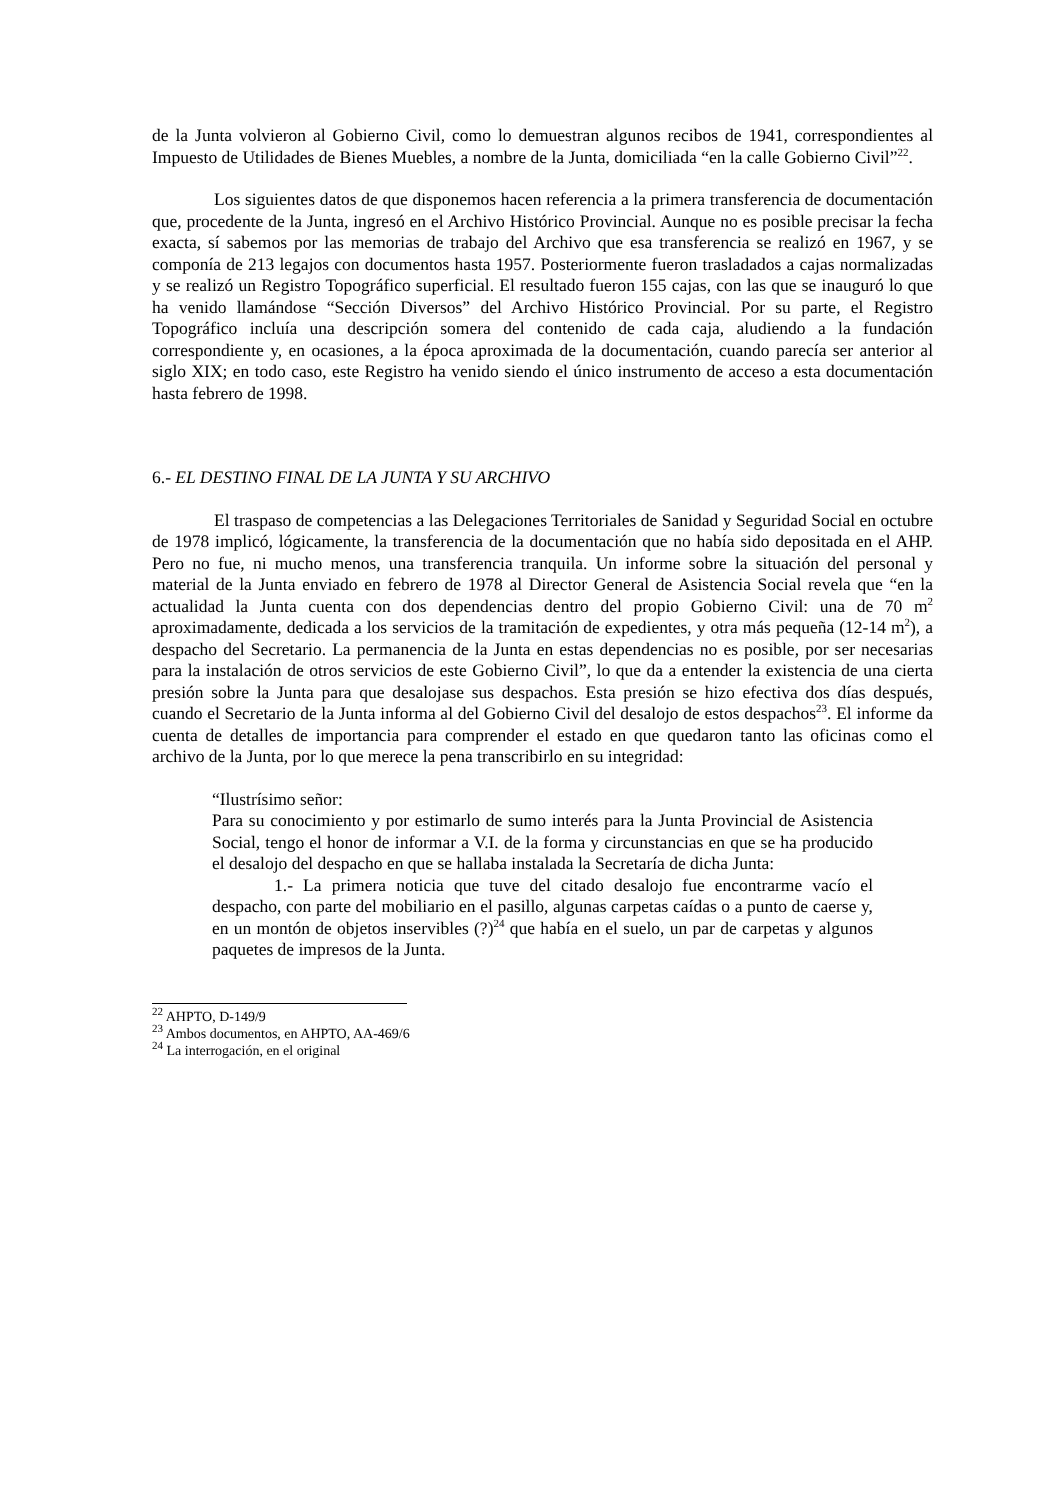de la Junta volvieron al Gobierno Civil, como lo demuestran algunos recibos de 1941, correspondientes al Impuesto de Utilidades de Bienes Muebles, a nombre de la Junta, domiciliada “en la calle Gobierno Civil”<sup>22</sup>.
Los siguientes datos de que disponemos hacen referencia a la primera transferencia de documentación que, procedente de la Junta, ingresó en el Archivo Histórico Provincial. Aunque no es posible precisar la fecha exacta, sí sabemos por las memorias de trabajo del Archivo que esa transferencia se realizó en 1967, y se componía de 213 legajos con documentos hasta 1957. Posteriormente fueron trasladados a cajas normalizadas y se realizó un Registro Topográfico superficial. El resultado fueron 155 cajas, con las que se inauguró lo que ha venido llamándose “Sección Diversos” del Archivo Histórico Provincial. Por su parte, el Registro Topográfico incluía una descripción somera del contenido de cada caja, aludiendo a la fundación correspondiente y, en ocasiones, a la época aproximada de la documentación, cuando parecía ser anterior al siglo XIX; en todo caso, este Registro ha venido siendo el único instrumento de acceso a esta documentación hasta febrero de 1998.
6.- EL DESTINO FINAL DE LA JUNTA Y SU ARCHIVO
El traspaso de competencias a las Delegaciones Territoriales de Sanidad y Seguridad Social en octubre de 1978 implicó, lógicamente, la transferencia de la documentación que no había sido depositada en el AHP. Pero no fue, ni mucho menos, una transferencia tranquila. Un informe sobre la situación del personal y material de la Junta enviado en febrero de 1978 al Director General de Asistencia Social revela que “en la actualidad la Junta cuenta con dos dependencias dentro del propio Gobierno Civil: una de 70 m<sup>2</sup> aproximadamente, dedicada a los servicios de la tramitación de expedientes, y otra más pequeña (12-14 m<sup>2</sup>), a despacho del Secretario. La permanencia de la Junta en estas dependencias no es posible, por ser necesarias para la instalación de otros servicios de este Gobierno Civil”, lo que da a entender la existencia de una cierta presión sobre la Junta para que desalojase sus despachos. Esta presión se hizo efectiva dos días después, cuando el Secretario de la Junta informa al del Gobierno Civil del desalojo de estos despachos<sup>23</sup>. El informe da cuenta de detalles de importancia para comprender el estado en que quedaron tanto las oficinas como el archivo de la Junta, por lo que merece la pena transcribirlo en su integridad:
“Ilustrísimo señor:
Para su conocimiento y por estimarlo de sumo interés para la Junta Provincial de Asistencia Social, tengo el honor de informar a V.I. de la forma y circunstancias en que se ha producido el desalojo del despacho en que se hallaba instalada la Secretaría de dicha Junta:
1.- La primera noticia que tuve del citado desalojo fue encontrarme vacío el despacho, con parte del mobiliario en el pasillo, algunas carpetas caídas o a punto de caerse y, en un montón de objetos inservibles (?)<sup>24</sup> que había en el suelo, un par de carpetas y algunos paquetes de impresos de la Junta.
<sup>22</sup> AHPTO, D-149/9
<sup>23</sup> Ambos documentos, en AHPTO, AA-469/6
<sup>24</sup> La interrogación, en el original